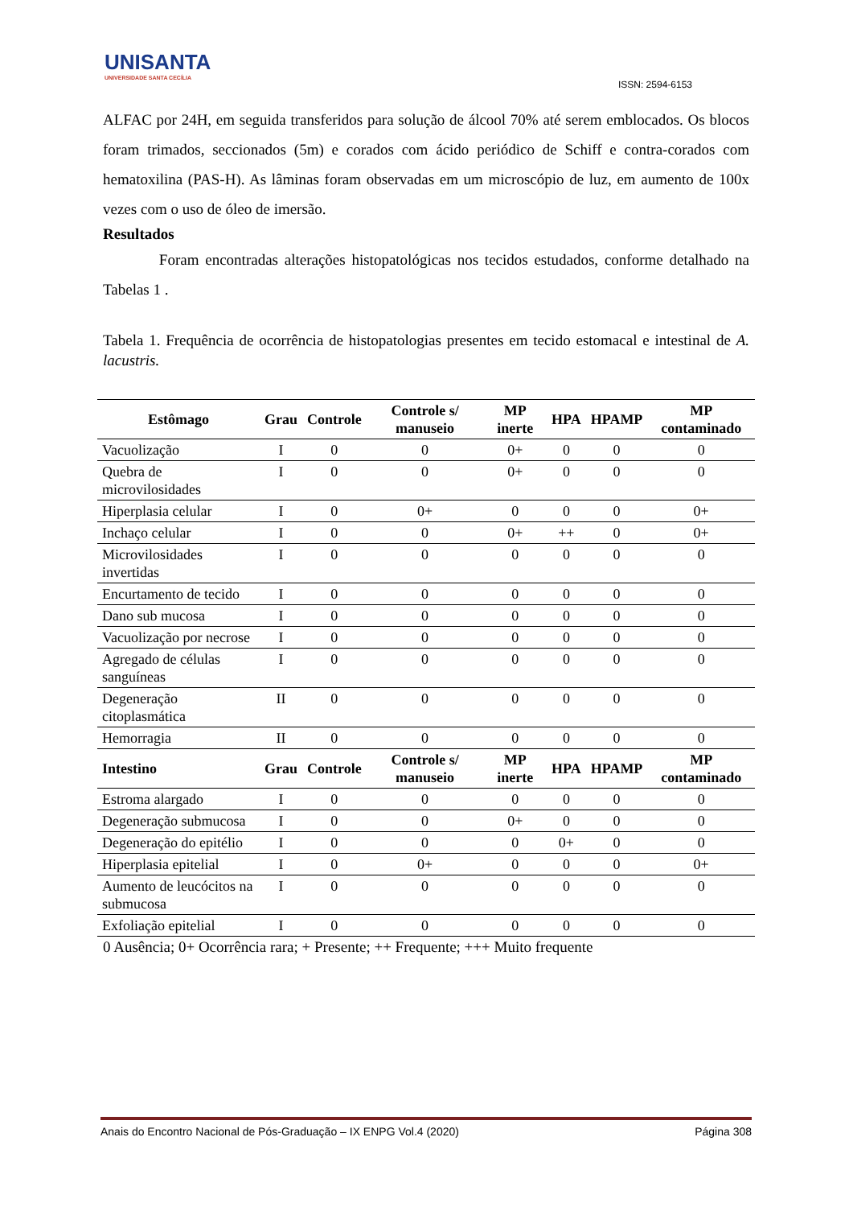UNISANTA
UNIVERSIDADE SANTA CECÍLIA
ISSN: 2594-6153
ALFAC por 24H, em seguida transferidos para solução de álcool 70% até serem emblocados. Os blocos foram trimados, seccionados (5m) e corados com ácido periódico de Schiff e contra-corados com hematoxilina (PAS-H). As lâminas foram observadas em um microscópio de luz, em aumento de 100x vezes com o uso de óleo de imersão.
Resultados
Foram encontradas alterações histopatológicas nos tecidos estudados, conforme detalhado na Tabelas 1 .
Tabela 1. Frequência de ocorrência de histopatologias presentes em tecido estomacal e intestinal de A. lacustris.
| Estômago | Grau | Controle | Controle s/ manuseio | MP inerte | HPA | HPAMP | MP contaminado |
| --- | --- | --- | --- | --- | --- | --- | --- |
| Vacuolização | I | 0 | 0 | 0+ | 0 | 0 | 0 |
| Quebra de microvilosidades | I | 0 | 0 | 0+ | 0 | 0 | 0 |
| Hiperplasia celular | I | 0 | 0+ | 0 | 0 | 0 | 0+ |
| Inchaço celular | I | 0 | 0 | 0+ | ++ | 0 | 0+ |
| Microvilosidades invertidas | I | 0 | 0 | 0 | 0 | 0 | 0 |
| Encurtamento de tecido | I | 0 | 0 | 0 | 0 | 0 | 0 |
| Dano sub mucosa | I | 0 | 0 | 0 | 0 | 0 | 0 |
| Vacuolização por necrose | I | 0 | 0 | 0 | 0 | 0 | 0 |
| Agregado de células sanguíneas | I | 0 | 0 | 0 | 0 | 0 | 0 |
| Degeneração citoplasmática | II | 0 | 0 | 0 | 0 | 0 | 0 |
| Hemorragia | II | 0 | 0 | 0 | 0 | 0 | 0 |
| Intestino | Grau | Controle | Controle s/ manuseio | MP inerte | HPA | HPAMP | MP contaminado |
| Estroma alargado | I | 0 | 0 | 0 | 0 | 0 | 0 |
| Degeneração submucosa | I | 0 | 0 | 0+ | 0 | 0 | 0 |
| Degeneração do epitélio | I | 0 | 0 | 0 | 0+ | 0 | 0 |
| Hiperplasia epitelial | I | 0 | 0+ | 0 | 0 | 0 | 0+ |
| Aumento de leucócitos na submucosa | I | 0 | 0 | 0 | 0 | 0 | 0 |
| Exfoliação epitelial | I | 0 | 0 | 0 | 0 | 0 | 0 |
0 Ausência; 0+ Ocorrência rara; + Presente; ++ Frequente; +++ Muito frequente
Anais do Encontro Nacional de Pós-Graduação – IX ENPG Vol.4 (2020) Página 308